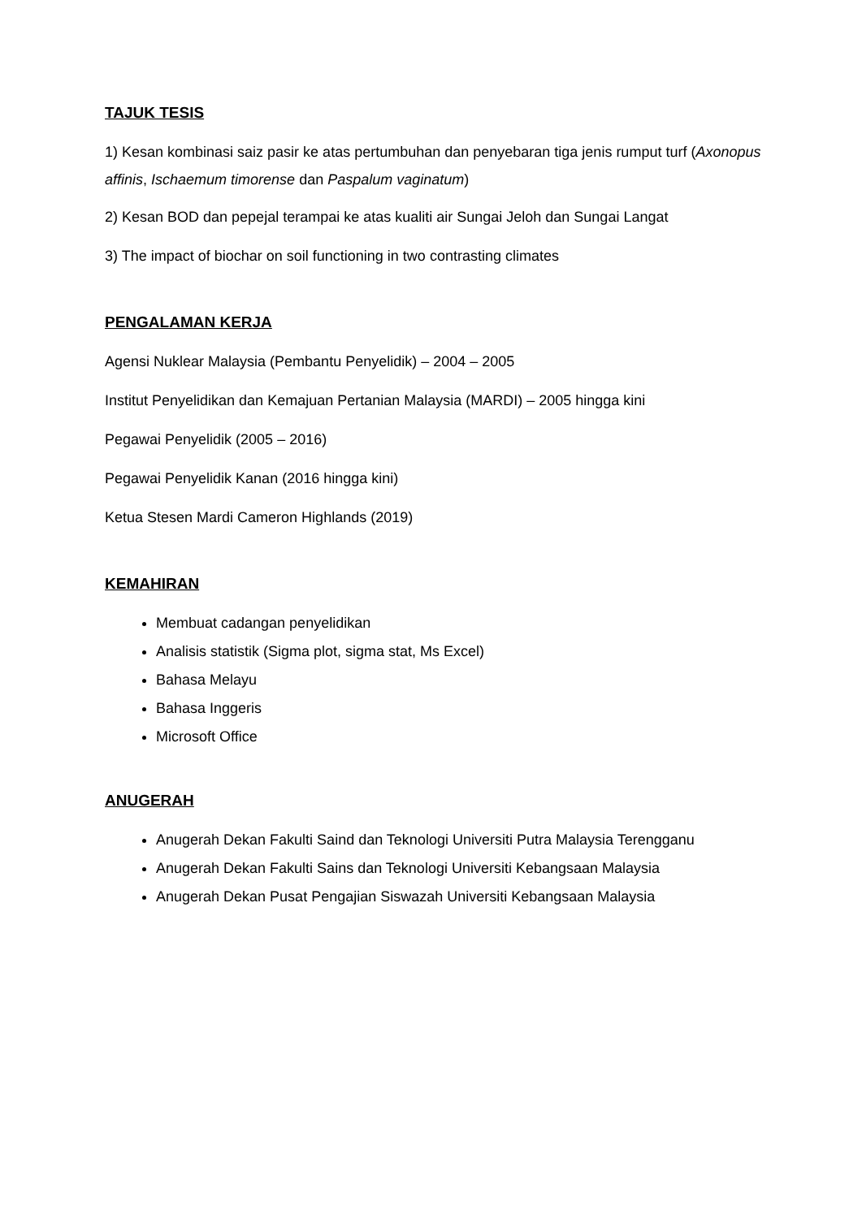TAJUK TESIS
1) Kesan kombinasi saiz pasir ke atas pertumbuhan dan penyebaran tiga jenis rumput turf (Axonopus affinis, Ischaemum timorense dan Paspalum vaginatum)
2) Kesan BOD dan pepejal terampai ke atas kualiti air Sungai Jeloh dan Sungai Langat
3) The impact of biochar on soil functioning in two contrasting climates
PENGALAMAN KERJA
Agensi Nuklear Malaysia (Pembantu Penyelidik) – 2004 – 2005
Institut Penyelidikan dan Kemajuan Pertanian Malaysia (MARDI) – 2005 hingga kini
Pegawai Penyelidik (2005 – 2016)
Pegawai Penyelidik Kanan (2016 hingga kini)
Ketua Stesen Mardi Cameron Highlands (2019)
KEMAHIRAN
Membuat cadangan penyelidikan
Analisis statistik (Sigma plot, sigma stat, Ms Excel)
Bahasa Melayu
Bahasa Inggeris
Microsoft Office
ANUGERAH
Anugerah Dekan Fakulti Saind dan Teknologi Universiti Putra Malaysia Terengganu
Anugerah Dekan Fakulti Sains dan Teknologi Universiti Kebangsaan Malaysia
Anugerah Dekan Pusat Pengajian Siswazah Universiti Kebangsaan Malaysia